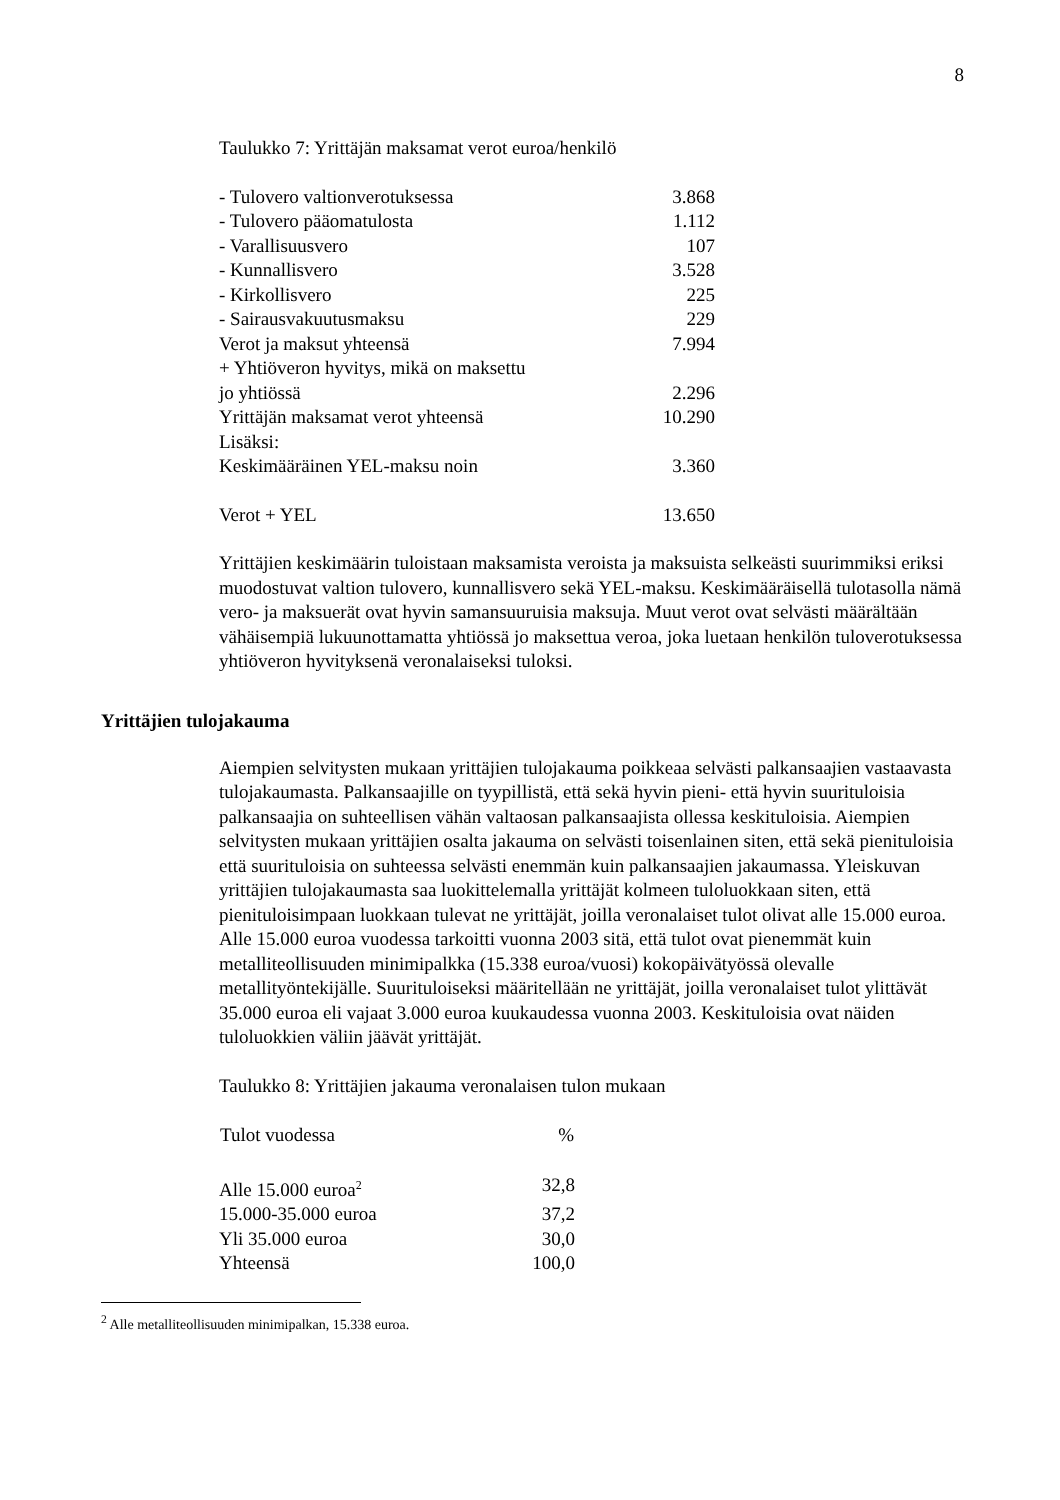8
Taulukko 7: Yrittäjän maksamat verot euroa/henkilö
| - Tulovero valtionverotuksessa | 3.868 |
| - Tulovero pääomatulosta | 1.112 |
| - Varallisuusvero | 107 |
| - Kunnallisvero | 3.528 |
| - Kirkollisvero | 225 |
| - Sairausvakuutusmaksu | 229 |
| Verot ja maksut yhteensä | 7.994 |
| + Yhtiöveron hyvitys, mikä on maksettu jo yhtiössä | 2.296 |
| Yrittäjän maksamat verot yhteensä | 10.290 |
| Lisäksi: | |
| Keskimääräinen YEL-maksu noin | 3.360 |
| Verot + YEL | 13.650 |
Yrittäjien keskimäärin tuloistaan maksamista veroista ja maksuista selkeästi suurimmiksi eriksi muodostuvat valtion tulovero, kunnallisvero sekä YEL-maksu. Keskimääräisellä tulotasolla nämä vero- ja maksuerät ovat hyvin samansuuruisia maksuja. Muut verot ovat selvästi määrältään vähäisempiä lukuunottamatta yhtiössä jo maksettua veroa, joka luetaan henkilön tuloverotuksessa yhtiöveron hyvityksenä veronalaiseksi tuloksi.
Yrittäjien tulojakauma
Aiempien selvitysten mukaan yrittäjien tulojakauma poikkeaa selvästi palkansaajien vastaavasta tulojakaumasta. Palkansaajille on tyypillistä, että sekä hyvin pieni- että hyvin suurituloisia palkansaajia on suhteellisen vähän valtaosan palkansaajista ollessa keskituloisia. Aiempien selvitysten mukaan yrittäjien osalta jakauma on selvästi toisenlainen siten, että sekä pienituloisia että suurituloisia on suhteessa selvästi enemmän kuin palkansaajien jakaumassa. Yleiskuvan yrittäjien tulojakaumasta saa luokittelemalla yrittäjät kolmeen tuloluokkaan siten, että pienituloisimpaan luokkaan tulevat ne yrittäjät, joilla veronalaiset tulot olivat alle 15.000 euroa. Alle 15.000 euroa vuodessa tarkoitti vuonna 2003 sitä, että tulot ovat pienemmät kuin metalliteollisuuden minimipalkka (15.338 euroa/vuosi) kokopäivätyössä olevalle metallityöntekijälle. Suurituloiseksi määritellään ne yrittäjät, joilla veronalaiset tulot ylittävät 35.000 euroa eli vajaat 3.000 euroa kuukaudessa vuonna 2003. Keskituloisia ovat näiden tuloluokkien väliin jäävät yrittäjät.
Taulukko 8: Yrittäjien jakauma veronalaisen tulon mukaan
| Tulot vuodessa | % |
| --- | --- |
| Alle 15.000 euroa<sup>2</sup> | 32,8 |
| 15.000-35.000 euroa | 37,2 |
| Yli 35.000 euroa | 30,0 |
| Yhteensä | 100,0 |
<sup>2</sup> Alle metalliteollisuuden minimipalkan, 15.338 euroa.